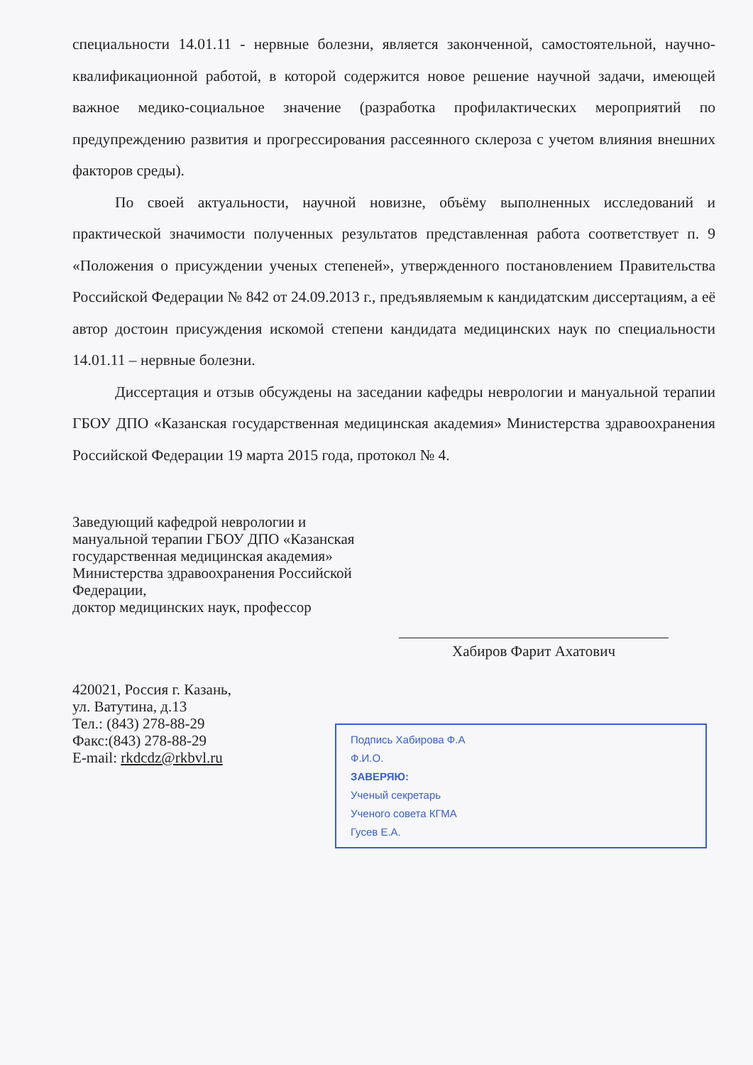специальности 14.01.11 - нервные болезни, является законченной, самостоятельной, научно-квалификационной работой, в которой содержится новое решение научной задачи, имеющей важное медико-социальное значение (разработка профилактических мероприятий по предупреждению развития и прогрессирования рассеянного склероза с учетом влияния внешних факторов среды).
По своей актуальности, научной новизне, объёму выполненных исследований и практической значимости полученных результатов представленная работа соответствует п. 9 «Положения о присуждении ученых степеней», утвержденного постановлением Правительства Российской Федерации № 842 от 24.09.2013 г., предъявляемым к кандидатским диссертациям, а её автор достоин присуждения искомой степени кандидата медицинских наук по специальности 14.01.11 – нервные болезни.
Диссертация и отзыв обсуждены на заседании кафедры неврологии и мануальной терапии ГБОУ ДПО «Казанская государственная медицинская академия» Министерства здравоохранения Российской Федерации 19 марта 2015 года, протокол № 4.
Заведующий кафедрой неврологии и
мануальной терапии ГБОУ ДПО «Казанская
государственная медицинская академия»
Министерства здравоохранения Российской
Федерации,
доктор медицинских наук, профессор
Хабиров Фарит Ахатович
420021, Россия г. Казань,
ул. Ватутина, д.13
Тел.: (843) 278-88-29
Факс:(843) 278-88-29
E-mail: rkdcdz@rkbvl.ru
Подпись Хабирова Ф.А
Ф.И.О.
ЗАВЕРЯЮ:
Ученый секретарь
Ученого совета КГМА
Гусев Е.А.